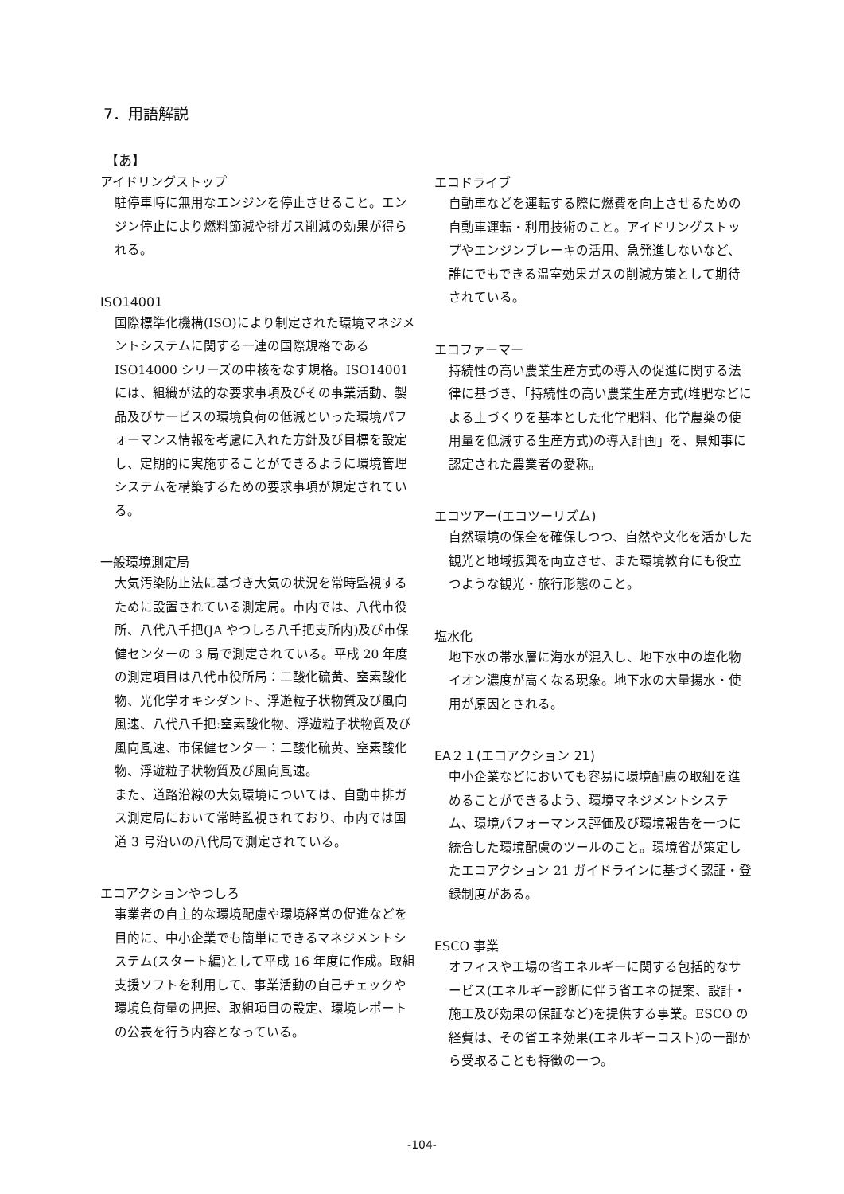7．用語解説
【あ】
アイドリングストップ
駐停車時に無用なエンジンを停止させること。エンジン停止により燃料節減や排ガス削減の効果が得られる。
ISO14001
国際標準化機構(ISO)により制定された環境マネジメントシステムに関する一連の国際規格である ISO14000 シリーズの中核をなす規格。ISO14001 には、組織が法的な要求事項及びその事業活動、製品及びサービスの環境負荷の低減といった環境パフォーマンス情報を考慮に入れた方針及び目標を設定し、定期的に実施することができるように環境管理システムを構築するための要求事項が規定されている。
一般環境測定局
大気汚染防止法に基づき大気の状況を常時監視するために設置されている測定局。市内では、八代市役所、八代八千把(JA やつしろ八千把支所内)及び市保健センターの 3 局で測定されている。平成 20 年度の測定項目は八代市役所局：二酸化硫黄、窒素酸化物、光化学オキシダント、浮遊粒子状物質及び風向風速、八代八千把:窒素酸化物、浮遊粒子状物質及び風向風速、市保健センター：二酸化硫黄、窒素酸化物、浮遊粒子状物質及び風向風速。
また、道路沿線の大気環境については、自動車排ガス測定局において常時監視されており、市内では国道 3 号沿いの八代局で測定されている。
エコアクションやつしろ
事業者の自主的な環境配慮や環境経営の促進などを目的に、中小企業でも簡単にできるマネジメントシステム(スタート編)として平成 16 年度に作成。取組支援ソフトを利用して、事業活動の自己チェックや環境負荷量の把握、取組項目の設定、環境レポートの公表を行う内容となっている。
エコドライブ
自動車などを運転する際に燃費を向上させるための自動車運転・利用技術のこと。アイドリングストップやエンジンブレーキの活用、急発進しないなど、誰にでもできる温室効果ガスの削減方策として期待されている。
エコファーマー
持続性の高い農業生産方式の導入の促進に関する法律に基づき、「持続性の高い農業生産方式(堆肥などによる土づくりを基本とした化学肥料、化学農薬の使用量を低減する生産方式)の導入計画」を、県知事に認定された農業者の愛称。
エコツアー(エコツーリズム)
自然環境の保全を確保しつつ、自然や文化を活かした観光と地域振興を両立させ、また環境教育にも役立つような観光・旅行形態のこと。
塩水化
地下水の帯水層に海水が混入し、地下水中の塩化物イオン濃度が高くなる現象。地下水の大量揚水・使用が原因とされる。
EA２１(エコアクション 21)
中小企業などにおいても容易に環境配慮の取組を進めることができるよう、環境マネジメントシステム、環境パフォーマンス評価及び環境報告を一つに統合した環境配慮のツールのこと。環境省が策定したエコアクション 21 ガイドラインに基づく認証・登録制度がある。
ESCO 事業
オフィスや工場の省エネルギーに関する包括的なサービス(エネルギー診断に伴う省エネの提案、設計・施工及び効果の保証など)を提供する事業。ESCO の経費は、その省エネ効果(エネルギーコスト)の一部から受取ることも特徴の一つ。
-104-